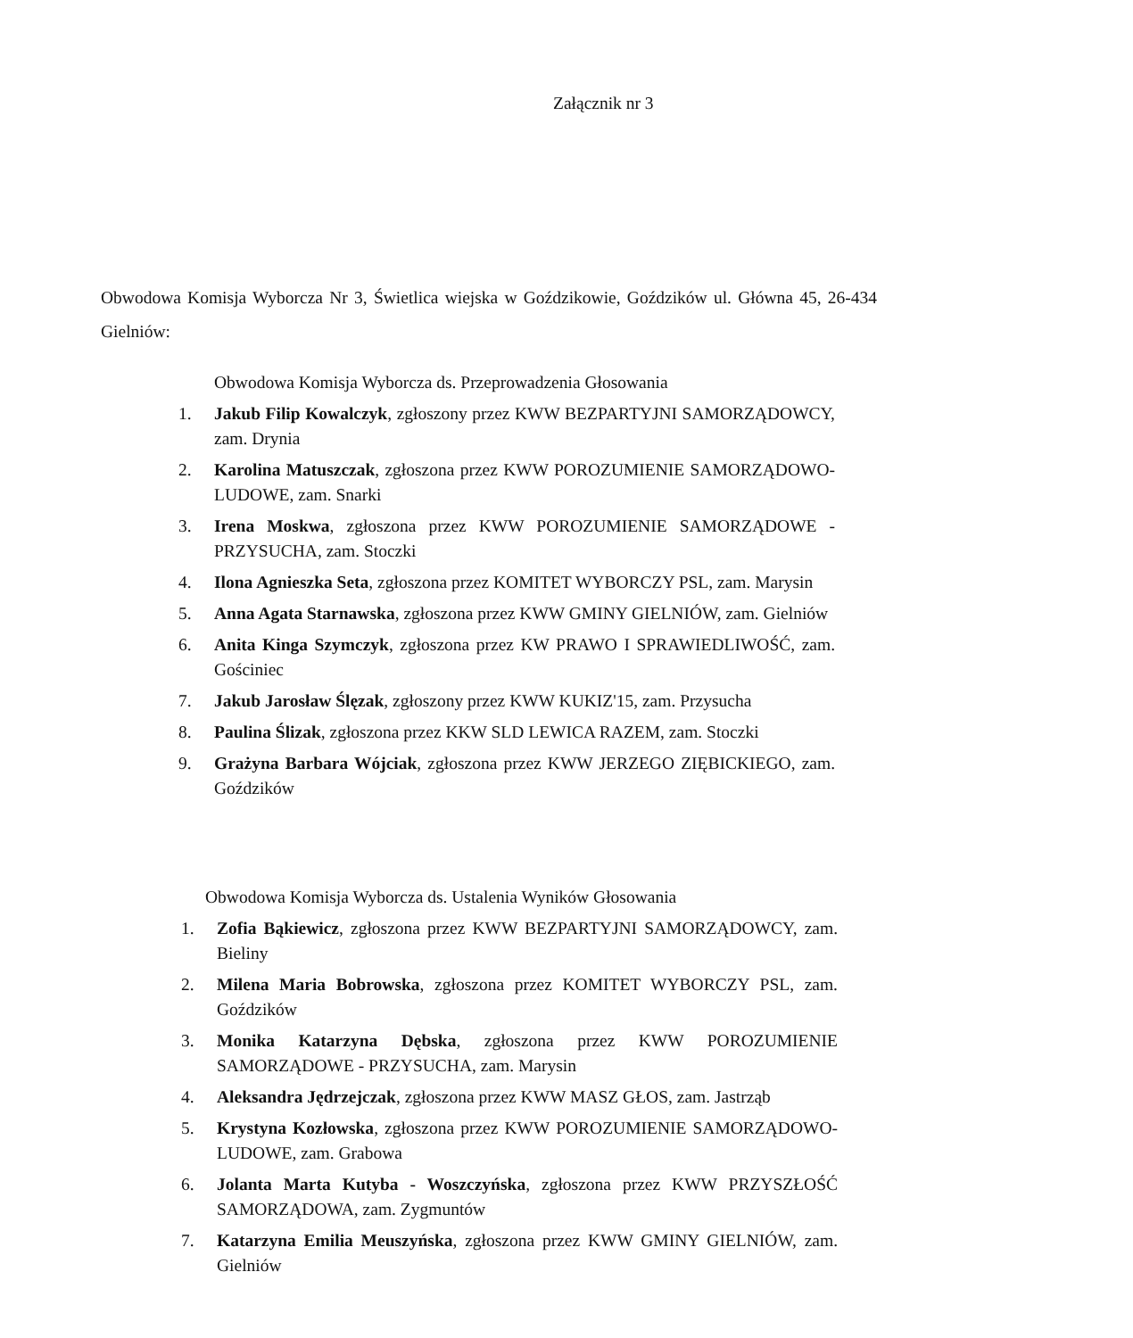Załącznik nr 3
Obwodowa Komisja Wyborcza Nr 3, Świetlica wiejska w Goździkowie, Goździków ul. Główna 45, 26-434 Gielniów:
Obwodowa Komisja Wyborcza ds. Przeprowadzenia Głosowania
1. Jakub Filip Kowalczyk, zgłoszony przez KWW BEZPARTYJNI SAMORZĄDOWCY, zam. Drynia
2. Karolina Matuszczak, zgłoszona przez KWW POROZUMIENIE SAMORZĄDOWO-LUDOWE, zam. Snarki
3. Irena Moskwa, zgłoszona przez KWW POROZUMIENIE SAMORZĄDOWE - PRZYSUCHA, zam. Stoczki
4. Ilona Agnieszka Seta, zgłoszona przez KOMITET WYBORCZY PSL, zam. Marysin
5. Anna Agata Starnawska, zgłoszona przez KWW GMINY GIELNIÓW, zam. Gielniów
6. Anita Kinga Szymczyk, zgłoszona przez KW PRAWO I SPRAWIEDLIWOŚĆ, zam. Gościniec
7. Jakub Jarosław Ślęzak, zgłoszony przez KWW KUKIZ'15, zam. Przysucha
8. Paulina Ślizak, zgłoszona przez KKW SLD LEWICA RAZEM, zam. Stoczki
9. Grażyna Barbara Wójciak, zgłoszona przez KWW JERZEGO ZIĘBICKIEGO, zam. Goździków
Obwodowa Komisja Wyborcza ds. Ustalenia Wyników Głosowania
1. Zofia Bąkiewicz, zgłoszona przez KWW BEZPARTYJNI SAMORZĄDOWCY, zam. Bieliny
2. Milena Maria Bobrowska, zgłoszona przez KOMITET WYBORCZY PSL, zam. Goździków
3. Monika Katarzyna Dębska, zgłoszona przez KWW POROZUMIENIE SAMORZĄDOWE - PRZYSUCHA, zam. Marysin
4. Aleksandra Jędrzejczak, zgłoszona przez KWW MASZ GŁOS, zam. Jastrząb
5. Krystyna Kozłowska, zgłoszona przez KWW POROZUMIENIE SAMORZĄDOWO-LUDOWE, zam. Grabowa
6. Jolanta Marta Kutyba - Woszczyńska, zgłoszona przez KWW PRZYSZŁOŚĆ SAMORZĄDOWA, zam. Zygmuntów
7. Katarzyna Emilia Meuszyńska, zgłoszona przez KWW GMINY GIELNIÓW, zam. Gielniów